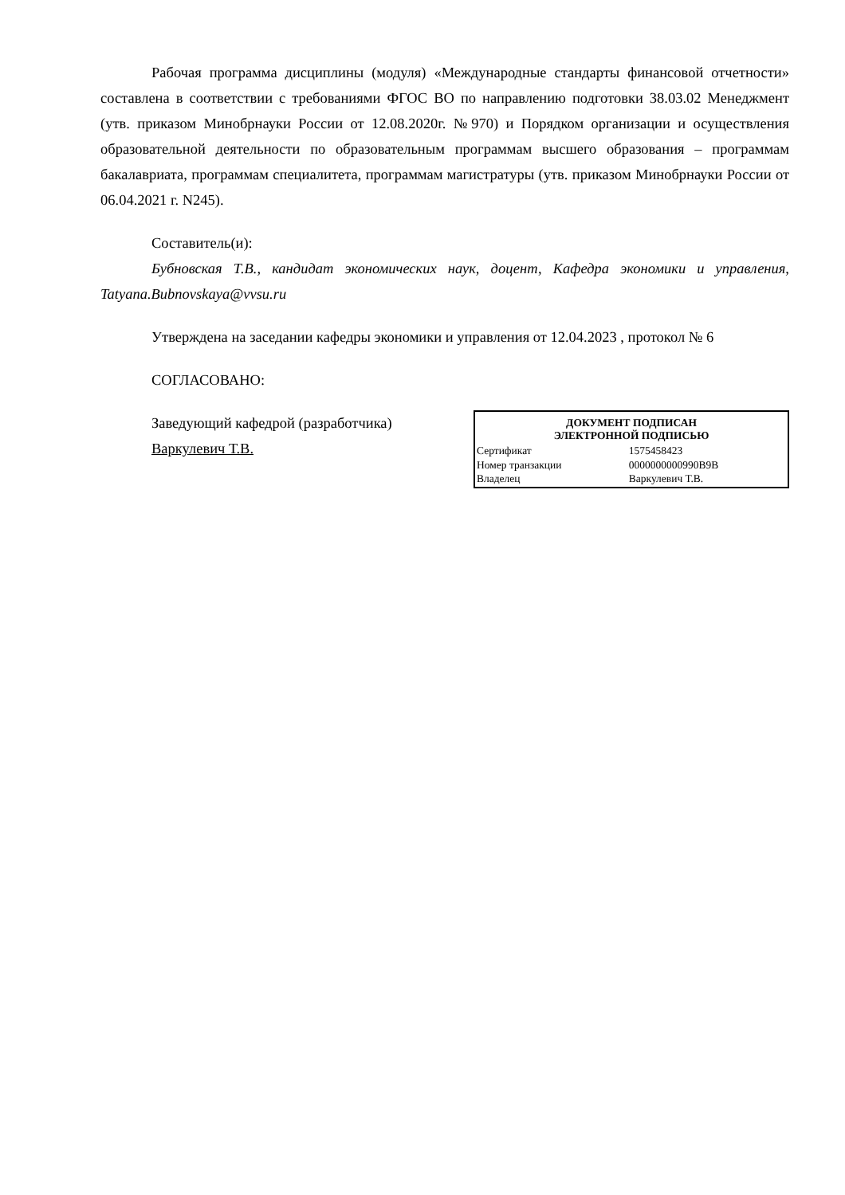Рабочая программа дисциплины (модуля) «Международные стандарты финансовой отчетности» составлена в соответствии с требованиями ФГОС ВО по направлению подготовки 38.03.02 Менеджмент (утв. приказом Минобрнауки России от 12.08.2020г. №970) и Порядком организации и осуществления образовательной деятельности по образовательным программам высшего образования – программам бакалавриата, программам специалитета, программам магистратуры (утв. приказом Минобрнауки России от 06.04.2021 г. N245).
Составитель(и):
Бубновская Т.В., кандидат экономических наук, доцент, Кафедра экономики и управления, Tatyana.Bubnovskaya@vvsu.ru
Утверждена на заседании кафедры экономики и управления от 12.04.2023 , протокол № 6
СОГЛАСОВАНО:
Заведующий кафедрой (разработчика)
Варкулевич Т.В.
| ДОКУМЕНТ ПОДПИСАН ЭЛЕКТРОННОЙ ПОДПИСЬЮ | |
| --- | --- |
| Сертификат | 1575458423 |
| Номер транзакции | 0000000000990B9B |
| Владелец | Варкулевич Т.В. |